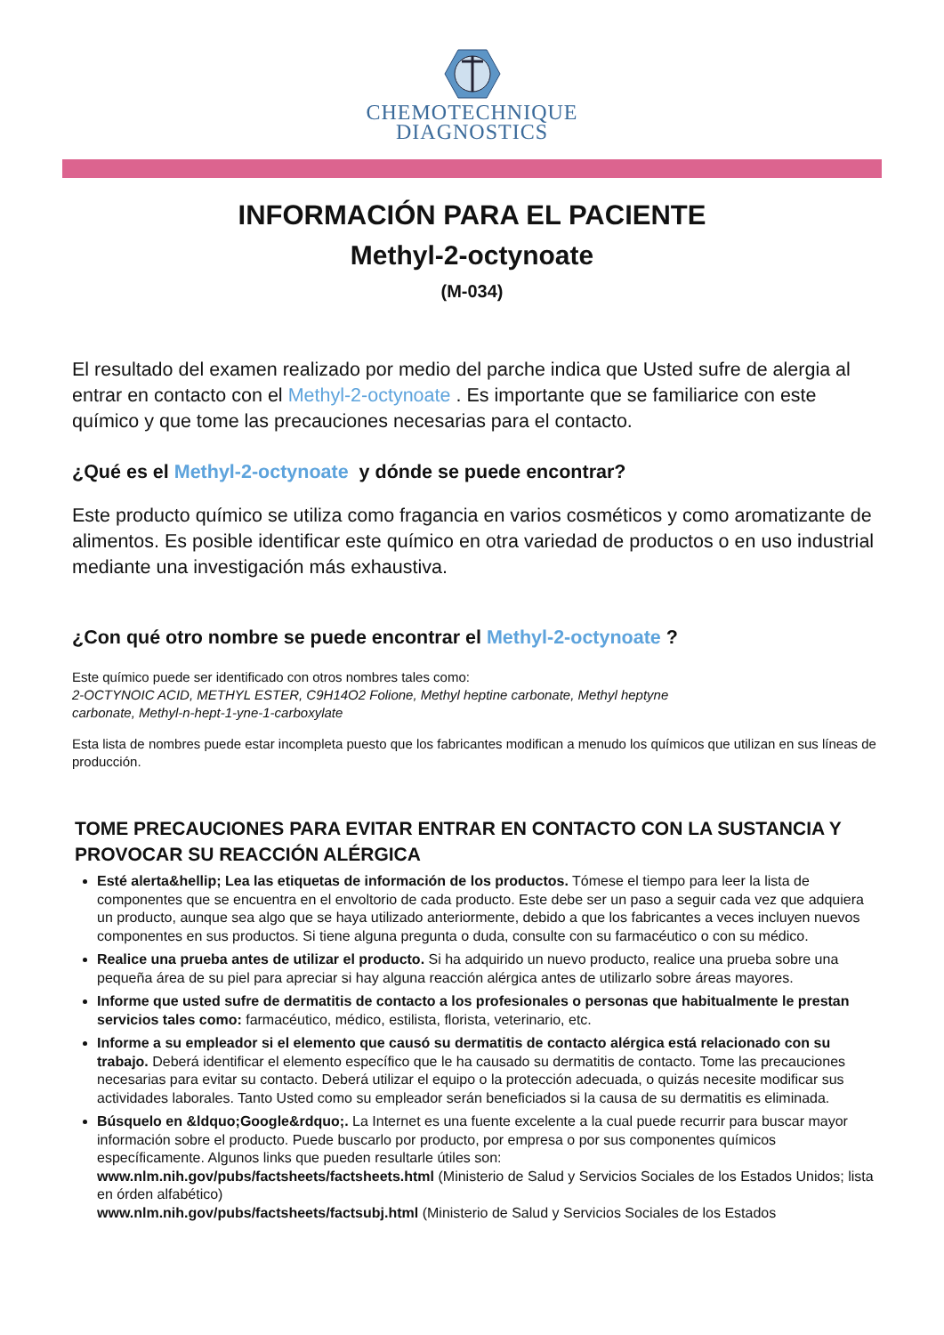CHEMOTECHNIQUE
DIAGNOSTICS
INFORMACIÓN PARA EL PACIENTE
Methyl-2-octynoate
(M-034)
El resultado del examen realizado por medio del parche indica que Usted sufre de alergia al entrar en contacto con el Methyl-2-octynoate . Es importante que se familiarice con este químico y que tome las precauciones necesarias para el contacto.
¿Qué es el Methyl-2-octynoate y dónde se puede encontrar?
Este producto químico se utiliza como fragancia en varios cosméticos y como aromatizante de alimentos. Es posible identificar este químico en otra variedad de productos o en uso industrial mediante una investigación más exhaustiva.
¿Con qué otro nombre se puede encontrar el Methyl-2-octynoate ?
Este químico puede ser identificado con otros nombres tales como:
2-OCTYNOIC ACID, METHYL ESTER, C9H14O2 Folione, Methyl heptine carbonate, Methyl heptyne
carbonate, Methyl-n-hept-1-yne-1-carboxylate
Esta lista de nombres puede estar incompleta puesto que los fabricantes modifican a menudo los químicos que utilizan en sus líneas de producción.
TOME PRECAUCIONES PARA EVITAR ENTRAR EN CONTACTO CON LA SUSTANCIA Y PROVOCAR SU REACCIÓN ALÉRGICA
Esté alerta&hellip; Lea las etiquetas de información de los productos. Tómese el tiempo para leer la lista de componentes que se encuentra en el envoltorio de cada producto. Este debe ser un paso a seguir cada vez que adquiera un producto, aunque sea algo que se haya utilizado anteriormente, debido a que los fabricantes a veces incluyen nuevos componentes en sus productos. Si tiene alguna pregunta o duda, consulte con su farmacéutico o con su médico.
Realice una prueba antes de utilizar el producto. Si ha adquirido un nuevo producto, realice una prueba sobre una pequeña área de su piel para apreciar si hay alguna reacción alérgica antes de utilizarlo sobre áreas mayores.
Informe que usted sufre de dermatitis de contacto a los profesionales o personas que habitualmente le prestan servicios tales como: farmacéutico, médico, estilista, florista, veterinario, etc.
Informe a su empleador si el elemento que causó su dermatitis de contacto alérgica está relacionado con su trabajo. Deberá identificar el elemento específico que le ha causado su dermatitis de contacto. Tome las precauciones necesarias para evitar su contacto. Deberá utilizar el equipo o la protección adecuada, o quizás necesite modificar sus actividades laborales. Tanto Usted como su empleador serán beneficiados si la causa de su dermatitis es eliminada.
Búsquelo en &ldquo;Google&rdquo;. La Internet es una fuente excelente a la cual puede recurrir para buscar mayor información sobre el producto. Puede buscarlo por producto, por empresa o por sus componentes químicos específicamente. Algunos links que pueden resultarle útiles son:
www.nlm.nih.gov/pubs/factsheets/factsheets.html (Ministerio de Salud y Servicios Sociales de los Estados Unidos; lista en órden alfabético)
www.nlm.nih.gov/pubs/factsheets/factsubj.html (Ministerio de Salud y Servicios Sociales de los Estados